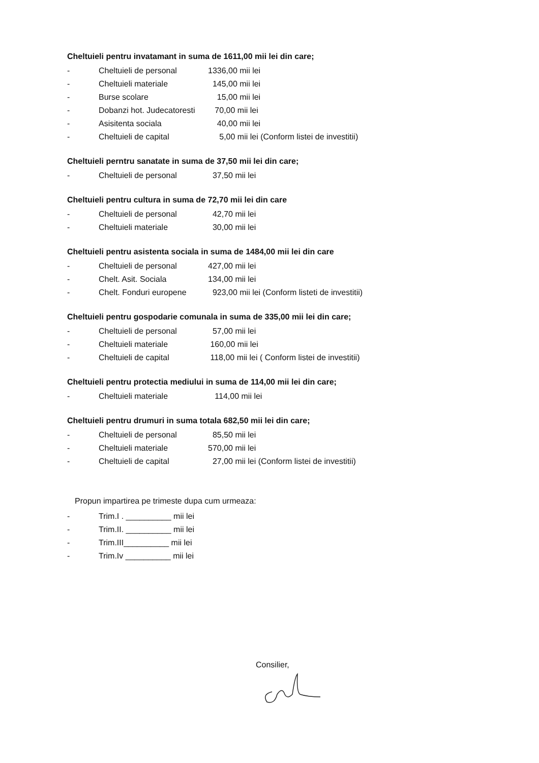Cheltuieli pentru invatamant in suma de 1611,00 mii lei din care;
- Cheltuieli de personal 1336,00 mii lei
- Cheltuieli materiale 145,00 mii lei
- Burse scolare 15,00 mii lei
- Dobanzi hot. Judecatoresti 70,00 mii lei
- Asisitenta sociala 40,00 mii lei
- Cheltuieli de capital 5,00 mii lei (Conform listei de investitii)
Cheltuieli perntru sanatate in suma de 37,50 mii lei din care;
- Cheltuieli de personal 37,50 mii lei
Cheltuieli pentru cultura in suma de 72,70 mii lei din care
- Cheltuieli de personal 42,70 mii lei
- Cheltuieli materiale 30,00 mii lei
Cheltuieli pentru asistenta sociala in suma de 1484,00 mii lei din care
- Cheltuieli de personal 427,00 mii lei
- Chelt. Asit. Sociala 134,00 mii lei
- Chelt. Fonduri europene 923,00 mii lei (Conform listeti de investitii)
Cheltuieli pentru gospodarie comunala in suma de 335,00 mii lei din care;
- Cheltuieli de personal 57,00 mii lei
- Cheltuieli materiale 160,00 mii lei
- Cheltuieli de capital 118,00 mii lei ( Conform listei de investitii)
Cheltuieli pentru protectia mediului in suma de 114,00 mii lei din care;
- Cheltuieli materiale 114,00 mii lei
Cheltuieli pentru drumuri in suma totala 682,50 mii lei din care;
- Cheltuieli de personal 85,50 mii lei
- Cheltuieli materiale 570,00 mii lei
- Cheltuieli de capital 27,00 mii lei (Conform listei de investitii)
Propun impartirea pe trimeste dupa cum urmeaza:
- Trim.I . __________ mii lei
- Trim.II. __________ mii lei
- Trim.III__________ mii lei
- Trim.Iv __________ mii lei
Consilier,